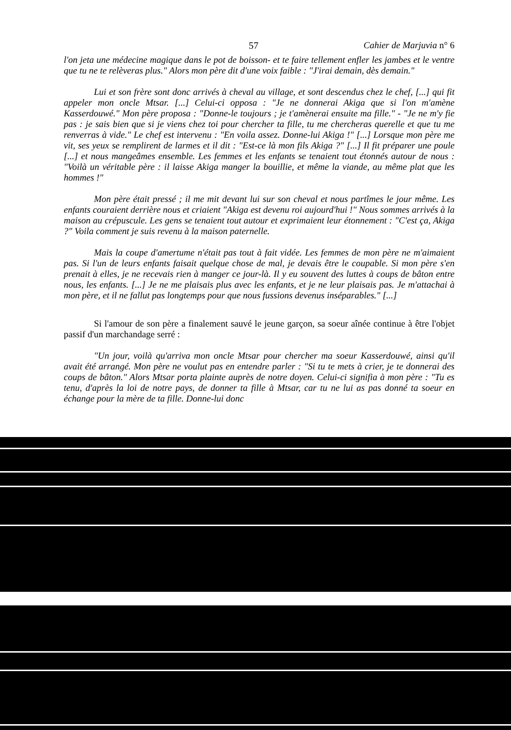57 Cahier de Marjuvia n° 6
l'on jeta une médecine magique dans le pot de boisson- et te faire tellement enfler les jambes et le ventre que tu ne te relèveras plus." Alors mon père dit d'une voix faible : "J'irai demain, dès demain."
Lui et son frère sont donc arrivés à cheval au village, et sont descendus chez le chef, [...] qui fit appeler mon oncle Mtsar. [...] Celui-ci opposa : "Je ne donnerai Akiga que si l'on m'amène Kasserdouwé." Mon père proposa : "Donne-le toujours ; je t'amènerai ensuite ma fille." - "Je ne m'y fie pas : je sais bien que si je viens chez toi pour chercher ta fille, tu me chercheras querelle et que tu me renverras à vide." Le chef est intervenu : "En voila assez. Donne-lui Akiga !" [...] Lorsque mon père me vit, ses yeux se remplirent de larmes et il dit : "Est-ce là mon fils Akiga ?" [...] Il fit préparer une poule [...] et nous mangeâmes ensemble. Les femmes et les enfants se tenaient tout étonnés autour de nous : "Voilà un véritable père : il laisse Akiga manger la bouillie, et même la viande, au même plat que les hommes !"
Mon père était pressé ; il me mit devant lui sur son cheval et nous partîmes le jour même. Les enfants couraient derrière nous et criaient "Akiga est devenu roi aujourd'hui !" Nous sommes arrivés à la maison au crépuscule. Les gens se tenaient tout autour et exprimaient leur étonnement : "C'est ça, Akiga ?" Voila comment je suis revenu à la maison paternelle.
Mais la coupe d'amertume n'était pas tout à fait vidée. Les femmes de mon père ne m'aimaient pas. Si l'un de leurs enfants faisait quelque chose de mal, je devais être le coupable. Si mon père s'en prenait à elles, je ne recevais rien à manger ce jour-là. Il y eu souvent des luttes à coups de bâton entre nous, les enfants. [...] Je ne me plaisais plus avec les enfants, et je ne leur plaisais pas. Je m'attachai à mon père, et il ne fallut pas longtemps pour que nous fussions devenus inséparables." [...]
Si l'amour de son père a finalement sauvé le jeune garçon, sa soeur aînée continue à être l'objet passif d'un marchandage serré :
"Un jour, voilà qu'arriva mon oncle Mtsar pour chercher ma soeur Kasserdouwé, ainsi qu'il avait été arrangé. Mon père ne voulut pas en entendre parler : "Si tu te mets à crier, je te donnerai des coups de bâton." Alors Mtsar porta plainte auprès de notre doyen. Celui-ci signifia à mon père : "Tu es tenu, d'après la loi de notre pays, de donner ta fille à Mtsar, car tu ne lui as pas donné ta soeur en échange pour la mère de ta fille. Donne-lui donc